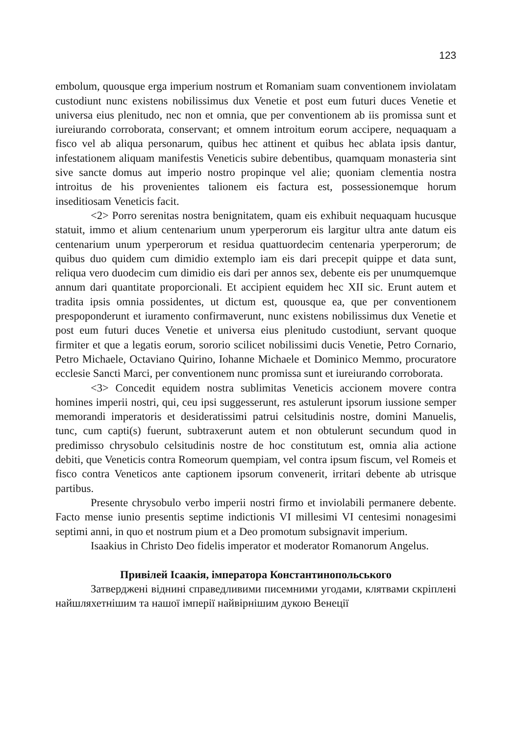123
embolum, quousque erga imperium nostrum et Romaniam suam conventionem inviolatam custodiunt nunc existens nobilissimus dux Venetie et post eum futuri duces Venetie et universa eius plenitudo, nec non et omnia, que per conventionem ab iis promissa sunt et iureiurando corroborata, conservant; et omnem introitum eorum accipere, nequaquam a fisco vel ab aliqua personarum, quibus hec attinent et quibus hec ablata ipsis dantur, infestationem aliquam manifestis Veneticis subire debentibus, quamquam monasteria sint sive sancte domus aut imperio nostro propinque vel alie; quoniam clementia nostra introitus de his provenientes talionem eis factura est, possessionemque horum inseditiosam Veneticis facit.
<2> Porro serenitas nostra benignitatem, quam eis exhibuit nequaquam hucusque statuit, immo et alium centenarium unum yperperorum eis largitur ultra ante datum eis centenarium unum yperperorum et residua quattuordecim centenaria yperperorum; de quibus duo quidem cum dimidio extemplo iam eis dari precepit quippe et data sunt, reliqua vero duodecim cum dimidio eis dari per annos sex, debente eis per unumquemque annum dari quantitate proporcionali. Et accipient equidem hec XII sic. Erunt autem et tradita ipsis omnia possidentes, ut dictum est, quousque ea, que per conventionem prespoponderunt et iuramento confirmaverunt, nunc existens nobilissimus dux Venetie et post eum futuri duces Venetie et universa eius plenitudo custodiunt, servant quoque firmiter et que a legatis eorum, sororio scilicet nobilissimi ducis Venetie, Petro Cornario, Petro Michaele, Octaviano Quirino, Iohanne Michaele et Dominico Memmo, procuratore ecclesie Sancti Marci, per conventionem nunc promissa sunt et iureiurando corroborata.
<3> Concedit equidem nostra sublimitas Veneticis accionem movere contra homines imperii nostri, qui, ceu ipsi suggesserunt, res astulerunt ipsorum iussione semper memorandi imperatoris et desideratissimi patrui celsitudinis nostre, domini Manuelis, tunc, cum capti(s) fuerunt, subtraxerunt autem et non obtulerunt secundum quod in predimisso chrysobulo celsitudinis nostre de hoc constitutum est, omnia alia actione debiti, que Veneticis contra Romeorum quempiam, vel contra ipsum fiscum, vel Romeis et fisco contra Veneticos ante captionem ipsorum convenerit, irritari debente ab utrisque partibus.
Presente chrysobulo verbo imperii nostri firmo et inviolabili permanere debente. Facto mense iunio presentis septime indictionis VI millesimi VI centesimi nonagesimi septimi anni, in quo et nostrum pium et a Deo promotum subsignavit imperium.
Isaakius in Christo Deo fidelis imperator et moderator Romanorum Angelus.
Привілей Ісаакія, імператора Константинопольського
Затверджені віднині справедливими писемними угодами, клятвами скріплені найшляхетнішим та нашої імперії найвірнішим дукою Венеції